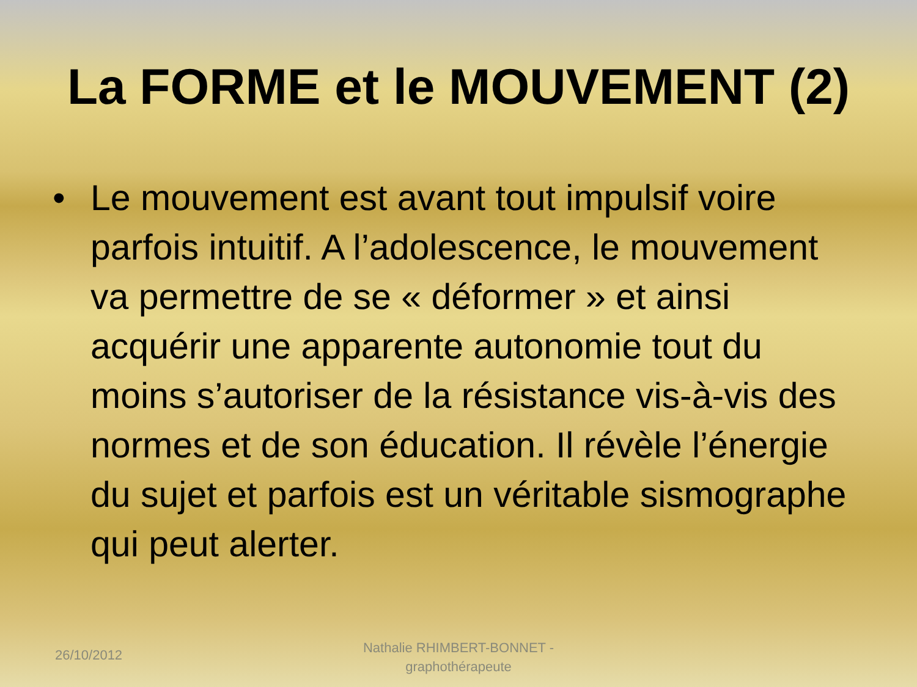La FORME et le MOUVEMENT (2)
• Le mouvement est avant tout impulsif voire parfois intuitif. A l’adolescence, le mouvement va permettre de se « déformer » et ainsi acquérir une apparente autonomie tout du moins s’autoriser de la résistance vis-à-vis des normes et de son éducation. Il révèle l’énergie du sujet et parfois est un véritable sismographe qui peut alerter.
26/10/2012
Nathalie RHIMBERT-BONNET - graphothérapeute